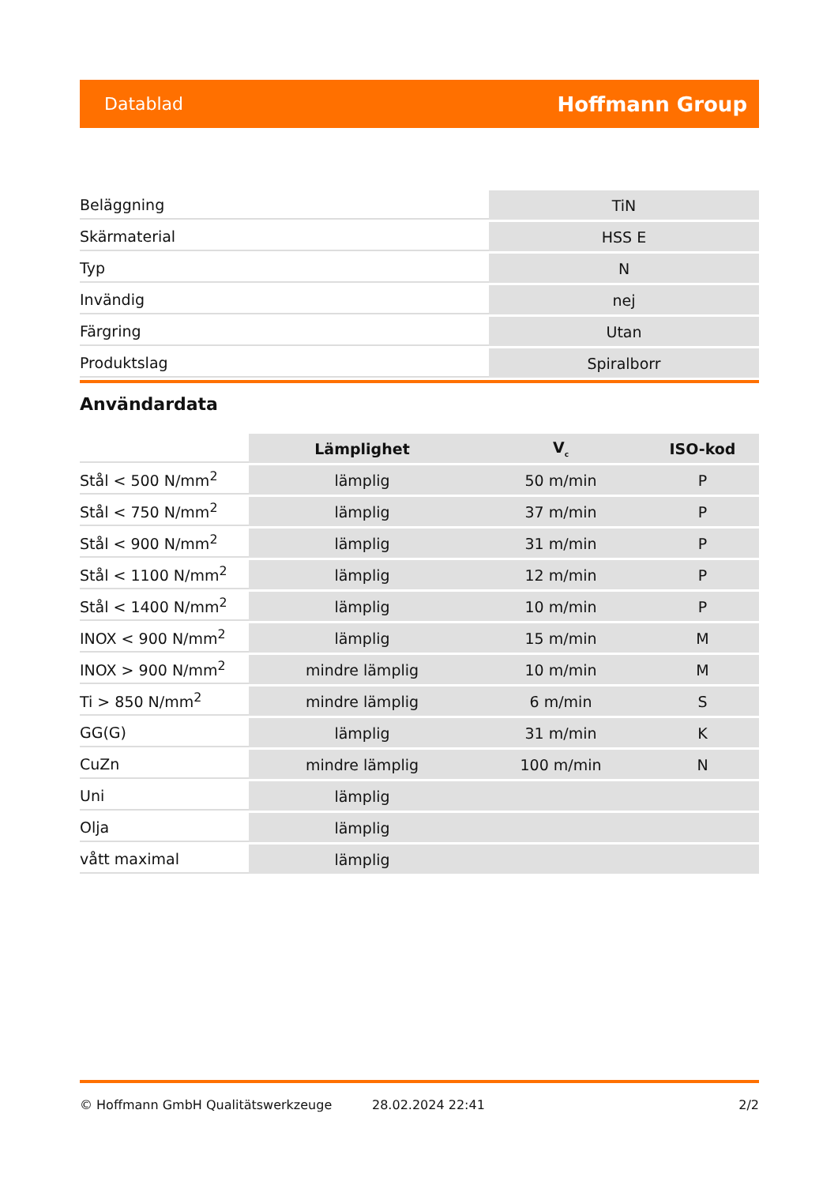Datablad Hoffmann Group
| Beläggning | TiN |
| Skärmaterial | HSS E |
| Typ | N |
| Invändig | nej |
| Färgring | Utan |
| Produktslag | Spiralborr |
Användardata
| | Lämplighet | V<sub>c</sub> | ISO-kod |
| --- | --- | --- | --- |
| Stål < 500 N/mm<sup>2</sup> | lämplig | 50 m/min | P |
| Stål < 750 N/mm<sup>2</sup> | lämplig | 37 m/min | P |
| Stål < 900 N/mm<sup>2</sup> | lämplig | 31 m/min | P |
| Stål < 1100 N/mm<sup>2</sup> | lämplig | 12 m/min | P |
| Stål < 1400 N/mm<sup>2</sup> | lämplig | 10 m/min | P |
| INOX < 900 N/mm<sup>2</sup> | lämplig | 15 m/min | M |
| INOX > 900 N/mm<sup>2</sup> | mindre lämplig | 10 m/min | M |
| Ti > 850 N/mm<sup>2</sup> | mindre lämplig | 6 m/min | S |
| GG(G) | lämplig | 31 m/min | K |
| CuZn | mindre lämplig | 100 m/min | N |
| Uni | lämplig | | |
| Olja | lämplig | | |
| vått maximal | lämplig | | |
© Hoffmann GmbH Qualitätswerkzeuge 28.02.2024 22:41 2/2